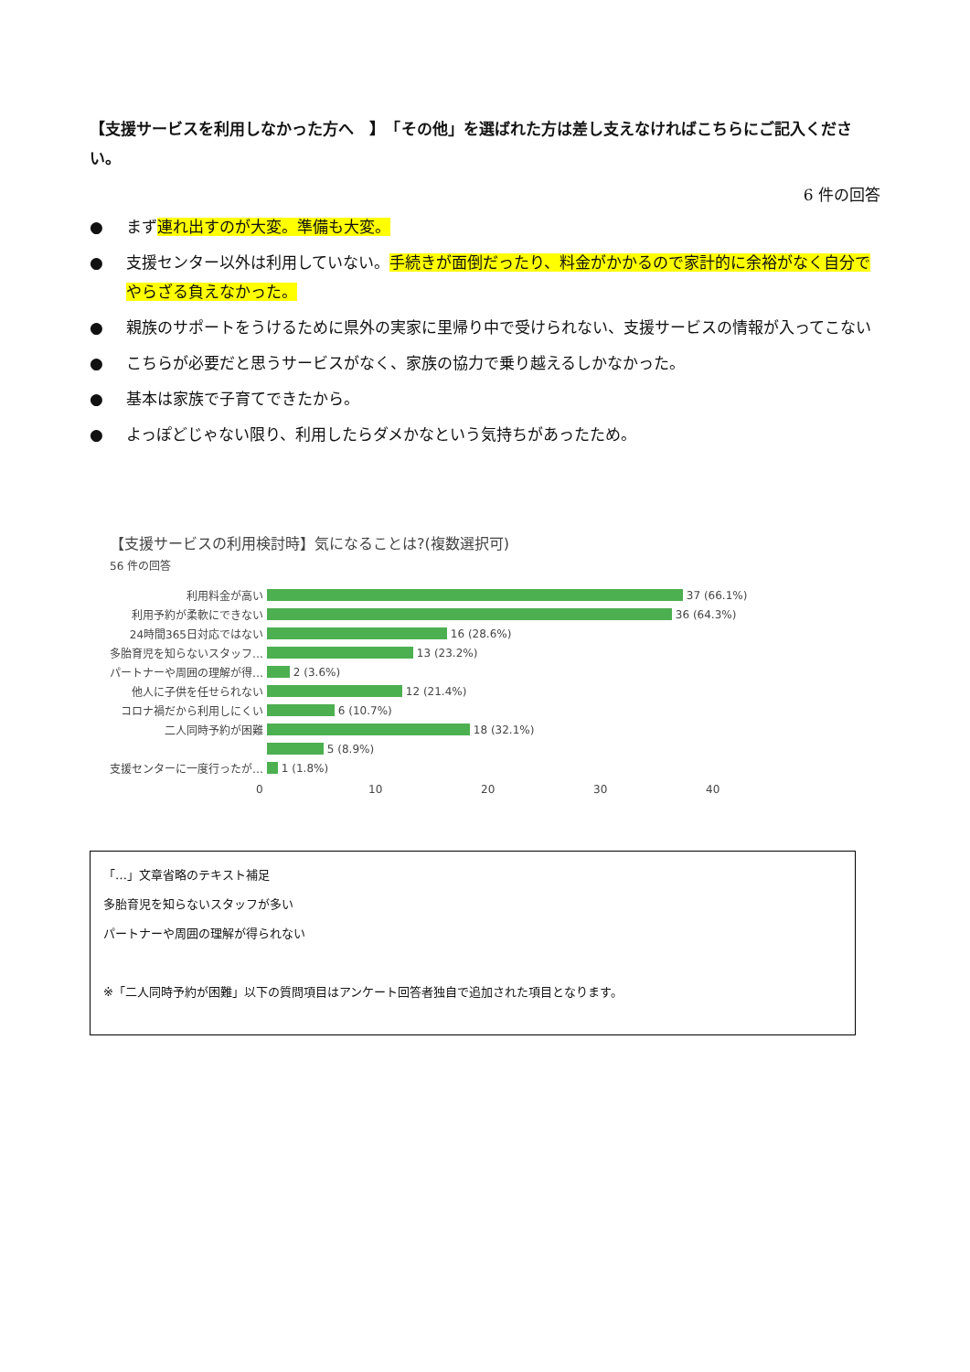【支援サービスを利用しなかった方へ　】　「その他」を選ばれた方は差し支えなければこちらにご記入ください。
6 件の回答
● まず連れ出すのが大変。準備も大変。
● 支援センター以外は利用していない。手続きが面倒だったり、料金がかかるので家計的に余裕がなく自分でやらざる負えなかった。
● 親族のサポートをうけるために県外の実家に里帰り中で受けられない、支援サービスの情報が入ってこない
● こちらが必要だと思うサービスがなく、家族の協力で乗り越えるしかなかった。
● 基本は家族で子育てできたから。
● よっぽどじゃない限り、利用したらダメかなという気持ちがあったため。
【支援サービスの利用検討時】気になることは?(複数選択可)
56 件の回答
利用料金が高い 37 (66.1%)
利用予約が柔軟にできない 36 (64.3%)
24時間365日対応ではない 16 (28.6%)
多胎育児を知らないスタッフ… 13 (23.2%)
パートナーや周囲の理解が得… 2 (3.6%)
他人に子供を任せられない 12 (21.4%)
コロナ禍だから利用しにくい 6 (10.7%)
二人同時予約が困難 18 (32.1%)
5 (8.9%)
支援センターに一度行ったが… 1 (1.8%)
0 10 20 30 40
「…」文章省略のテキスト補足
多胎育児を知らないスタッフが多い
パートナーや周囲の理解が得られない
※「二人同時予約が困難」以下の質問項目はアンケート回答者独自で追加された項目となります。